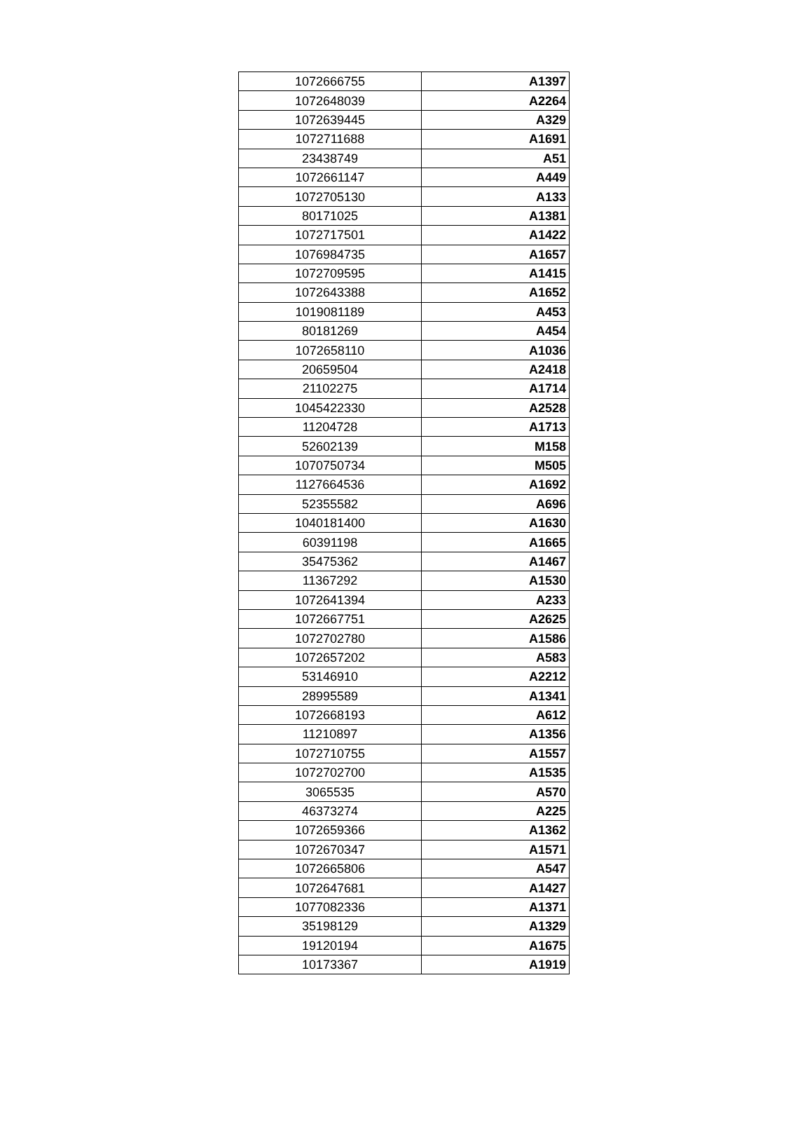| 1072666755 | A1397 |
| 1072648039 | A2264 |
| 1072639445 | A329 |
| 1072711688 | A1691 |
| 23438749 | A51 |
| 1072661147 | A449 |
| 1072705130 | A133 |
| 80171025 | A1381 |
| 1072717501 | A1422 |
| 1076984735 | A1657 |
| 1072709595 | A1415 |
| 1072643388 | A1652 |
| 1019081189 | A453 |
| 80181269 | A454 |
| 1072658110 | A1036 |
| 20659504 | A2418 |
| 21102275 | A1714 |
| 1045422330 | A2528 |
| 11204728 | A1713 |
| 52602139 | M158 |
| 1070750734 | M505 |
| 1127664536 | A1692 |
| 52355582 | A696 |
| 1040181400 | A1630 |
| 60391198 | A1665 |
| 35475362 | A1467 |
| 11367292 | A1530 |
| 1072641394 | A233 |
| 1072667751 | A2625 |
| 1072702780 | A1586 |
| 1072657202 | A583 |
| 53146910 | A2212 |
| 28995589 | A1341 |
| 1072668193 | A612 |
| 11210897 | A1356 |
| 1072710755 | A1557 |
| 1072702700 | A1535 |
| 3065535 | A570 |
| 46373274 | A225 |
| 1072659366 | A1362 |
| 1072670347 | A1571 |
| 1072665806 | A547 |
| 1072647681 | A1427 |
| 1077082336 | A1371 |
| 35198129 | A1329 |
| 19120194 | A1675 |
| 10173367 | A1919 |